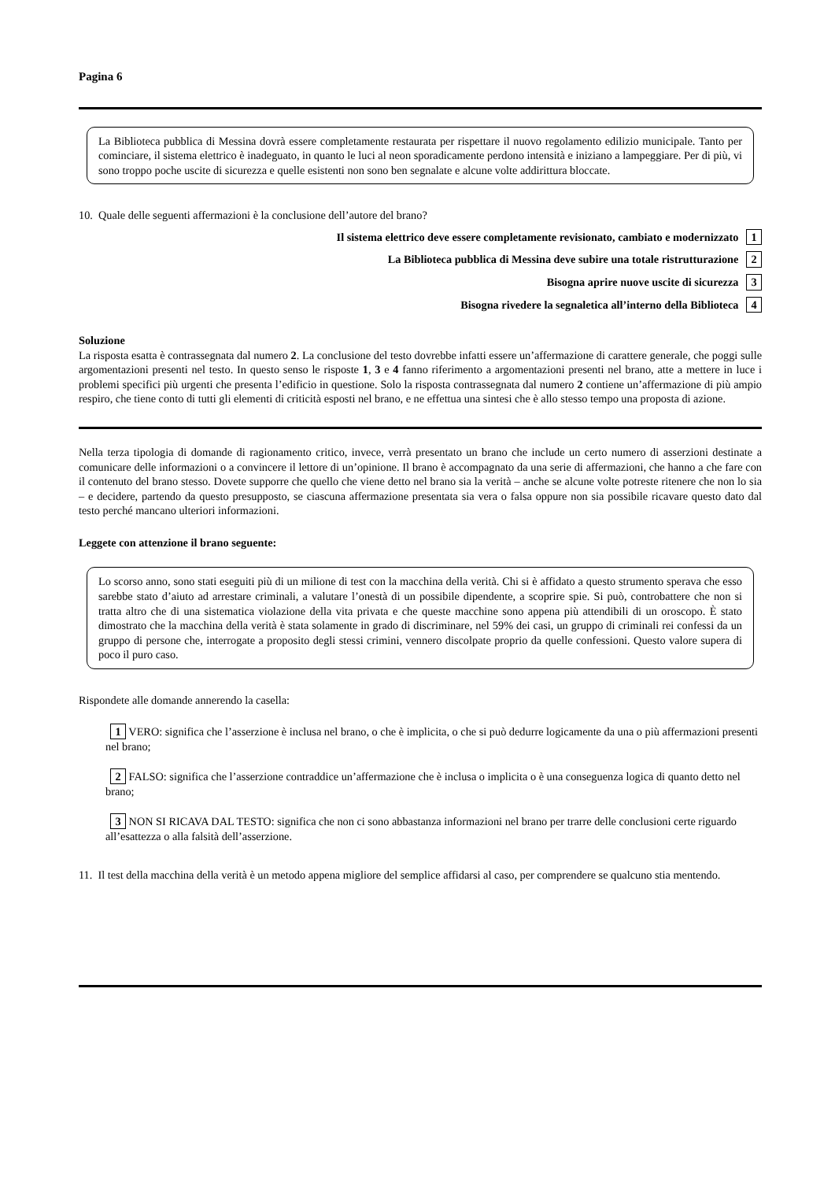Pagina 6
La Biblioteca pubblica di Messina dovrà essere completamente restaurata per rispettare il nuovo regolamento edilizio municipale. Tanto per cominciare, il sistema elettrico è inadeguato, in quanto le luci al neon sporadicamente perdono intensità e iniziano a lampeggiare. Per di più, vi sono troppo poche uscite di sicurezza e quelle esistenti non sono ben segnalate e alcune volte addirittura bloccate.
10. Quale delle seguenti affermazioni è la conclusione dell’autore del brano?
Il sistema elettrico deve essere completamente revisionato, cambiato e modernizzato 1
La Biblioteca pubblica di Messina deve subire una totale ristrutturazione 2
Bisogna aprire nuove uscite di sicurezza 3
Bisogna rivedere la segnaletica all’interno della Biblioteca 4
Soluzione
La risposta esatta è contrassegnata dal numero 2. La conclusione del testo dovrebbe infatti essere un’affermazione di carattere generale, che poggi sulle argomentazioni presenti nel testo. In questo senso le risposte 1, 3 e 4 fanno riferimento a argomentazioni presenti nel brano, atte a mettere in luce i problemi specifici più urgenti che presenta l’edificio in questione. Solo la risposta contrassegnata dal numero 2 contiene un’affermazione di più ampio respiro, che tiene conto di tutti gli elementi di criticità esposti nel brano, e ne effettua una sintesi che è allo stesso tempo una proposta di azione.
Nella terza tipologia di domande di ragionamento critico, invece, verrà presentato un brano che include un certo numero di asserzioni destinate a comunicare delle informazioni o a convincere il lettore di un’opinione. Il brano è accompagnato da una serie di affermazioni, che hanno a che fare con il contenuto del brano stesso. Dovete supporre che quello che viene detto nel brano sia la verità – anche se alcune volte potreste ritenere che non lo sia – e decidere, partendo da questo presupposto, se ciascuna affermazione presentata sia vera o falsa oppure non sia possibile ricavare questo dato dal testo perché mancano ulteriori informazioni.
Leggete con attenzione il brano seguente:
Lo scorso anno, sono stati eseguiti più di un milione di test con la macchina della verità. Chi si è affidato a questo strumento sperava che esso sarebbe stato d’aiuto ad arrestare criminali, a valutare l’onestà di un possibile dipendente, a scoprire spie. Si può, controbattere che non si tratta altro che di una sistematica violazione della vita privata e che queste macchine sono appena più attendibili di un oroscopo. È stato dimostrato che la macchina della verità è stata solamente in grado di discriminare, nel 59% dei casi, un gruppo di criminali rei confessi da un gruppo di persone che, interrogate a proposito degli stessi crimini, vennero discolpate proprio da quelle confessioni. Questo valore supera di poco il puro caso.
Rispondete alle domande annerendo la casella:
1 VERO: significa che l’asserzione è inclusa nel brano, o che è implicita, o che si può dedurre logicamente da una o più affermazioni presenti nel brano;
2 FALSO: significa che l’asserzione contraddice un’affermazione che è inclusa o implicita o è una conseguenza logica di quanto detto nel brano;
3 NON SI RICAVA DAL TESTO: significa che non ci sono abbastanza informazioni nel brano per trarre delle conclusioni certe riguardo all’esattezza o alla falsità dell’asserzione.
11. Il test della macchina della verità è un metodo appena migliore del semplice affidarsi al caso, per comprendere se qualcuno stia mentendo.